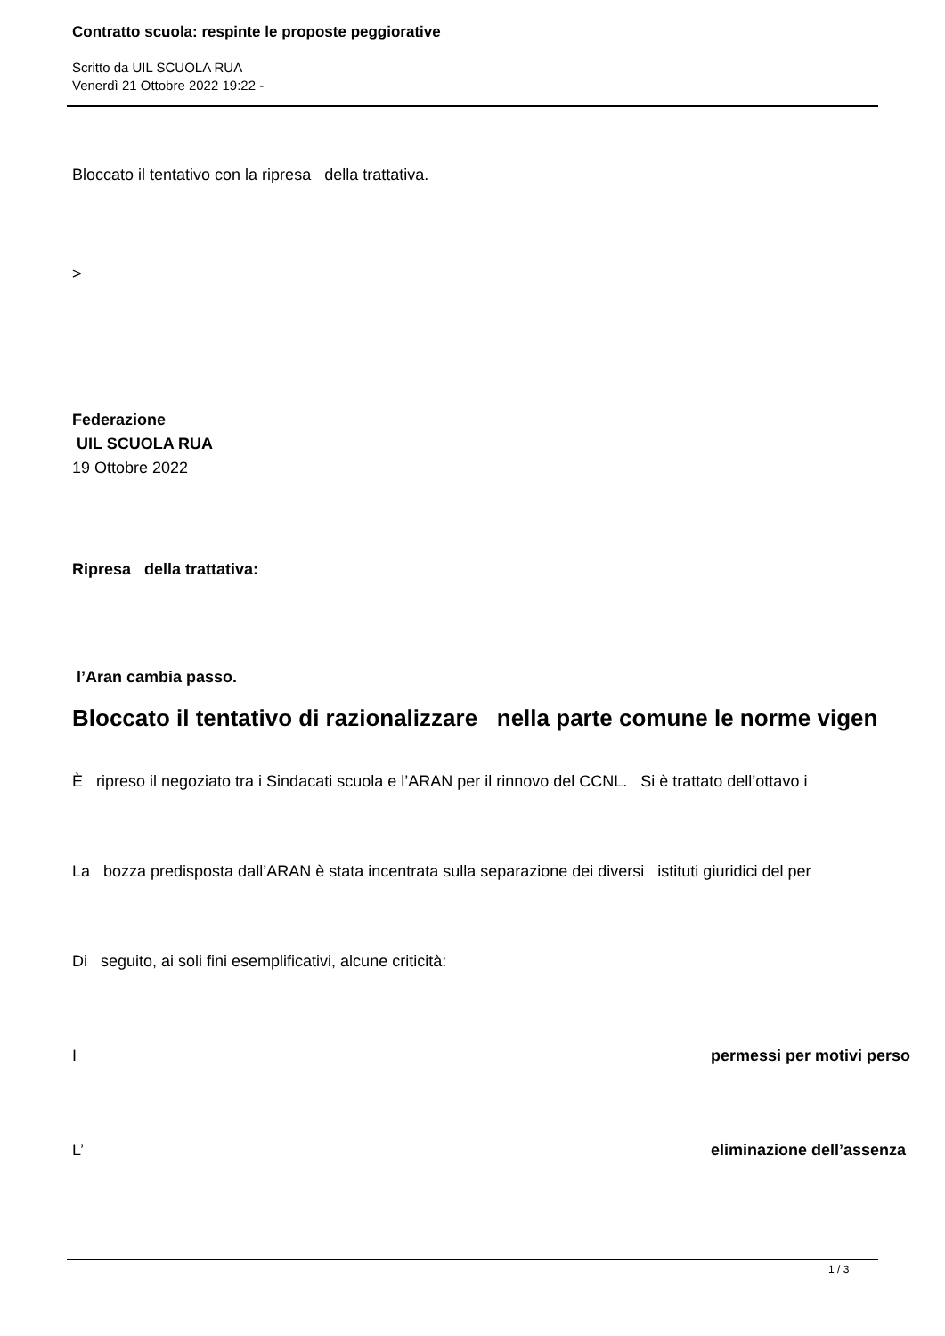Contratto scuola: respinte le proposte peggiorative
Scritto da UIL SCUOLA RUA
Venerdì 21 Ottobre 2022 19:22 -
Bloccato il tentativo con la ripresa della trattativa.
>
Federazione
UIL SCUOLA RUA
19 Ottobre 2022
Ripresa della trattativa:
l’Aran cambia passo.
Bloccato il tentativo di razionalizzare nella parte comune le norme vigen
È ripreso il negoziato tra i Sindacati scuola e l’ARAN per il rinnovo del CCNL. Si è trattato dell’ottavo i
La bozza predisposta dall’ARAN è stata incentrata sulla separazione dei diversi istituti giuridici del per
Di seguito, ai soli fini esemplificativi, alcune criticità:
I permessi per motivi perso
L’ eliminazione dell’assenza
1 / 3